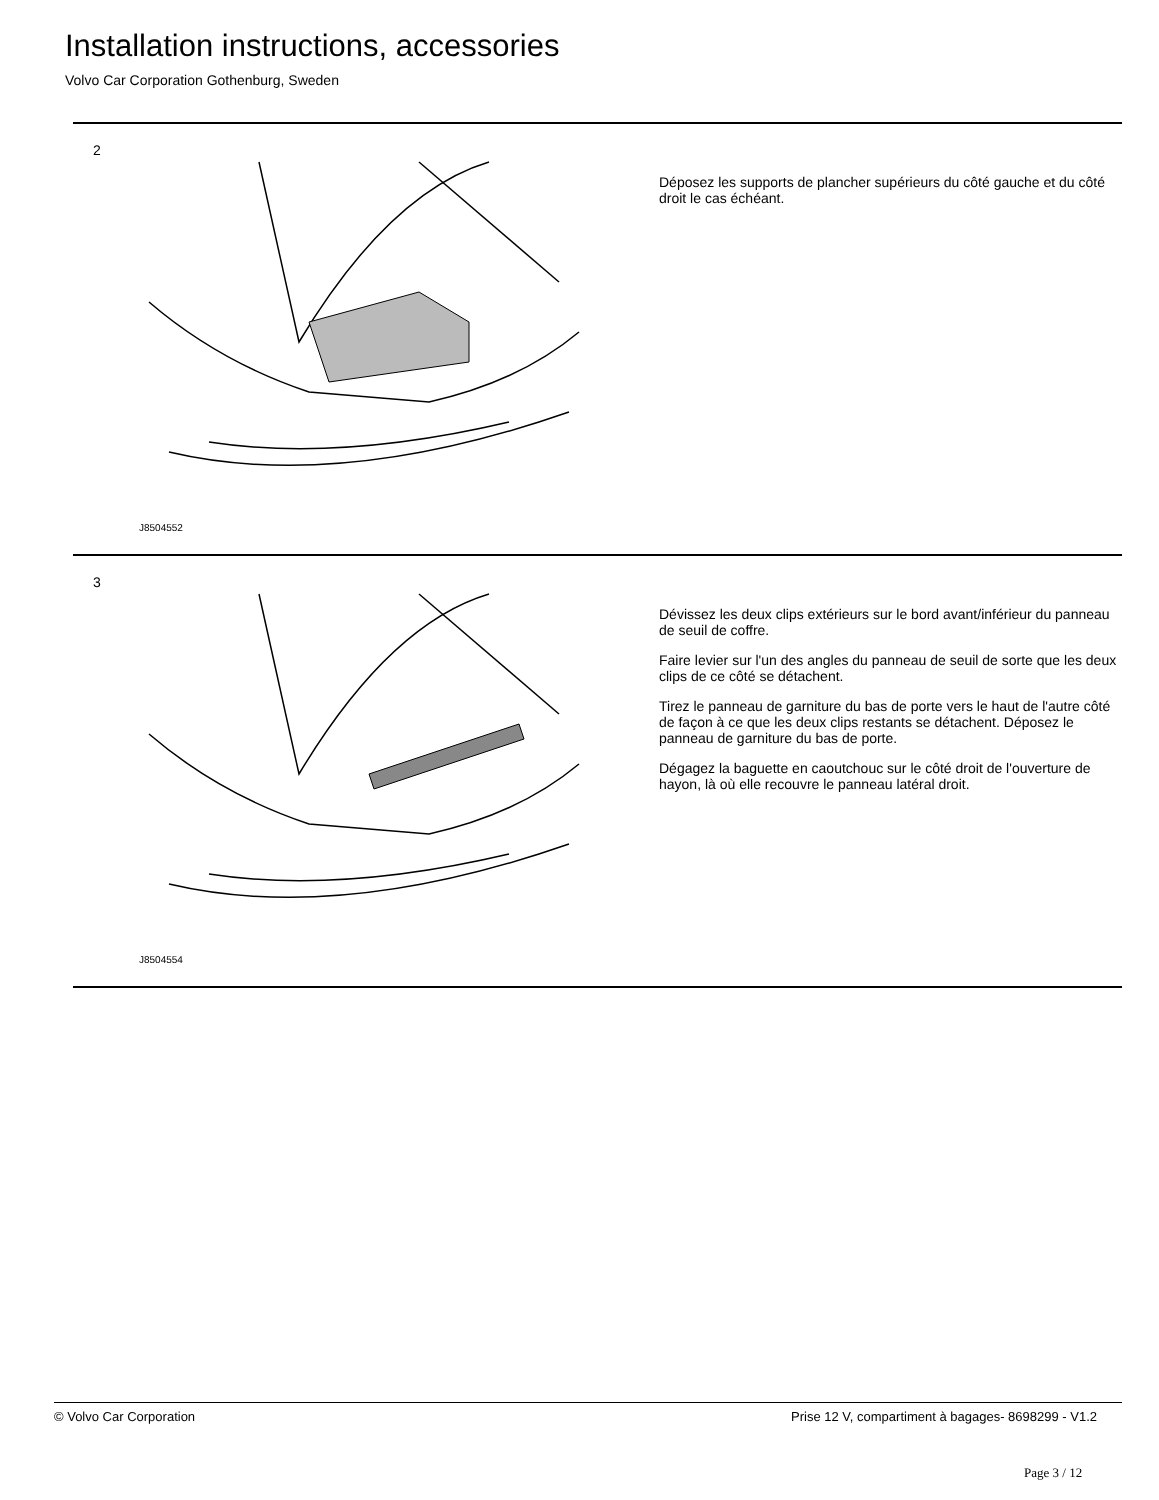Installation instructions, accessories
Volvo Car Corporation Gothenburg, Sweden
2
J8504552
Déposez les supports de plancher supérieurs du côté gauche et du côté droit le cas échéant.
3
J8504554
Dévissez les deux clips extérieurs sur le bord avant/inférieur du panneau de seuil de coffre.
Faire levier sur l'un des angles du panneau de seuil de sorte que les deux clips de ce côté se détachent.
Tirez le panneau de garniture du bas de porte vers le haut de l'autre côté de façon à ce que les deux clips restants se détachent. Déposez le panneau de garniture du bas de porte.
Dégagez la baguette en caoutchouc sur le côté droit de l'ouverture de hayon, là où elle recouvre le panneau latéral droit.
© Volvo Car Corporation Prise 12 V, compartiment à bagages- 8698299 - V1.2
Page 3 / 12